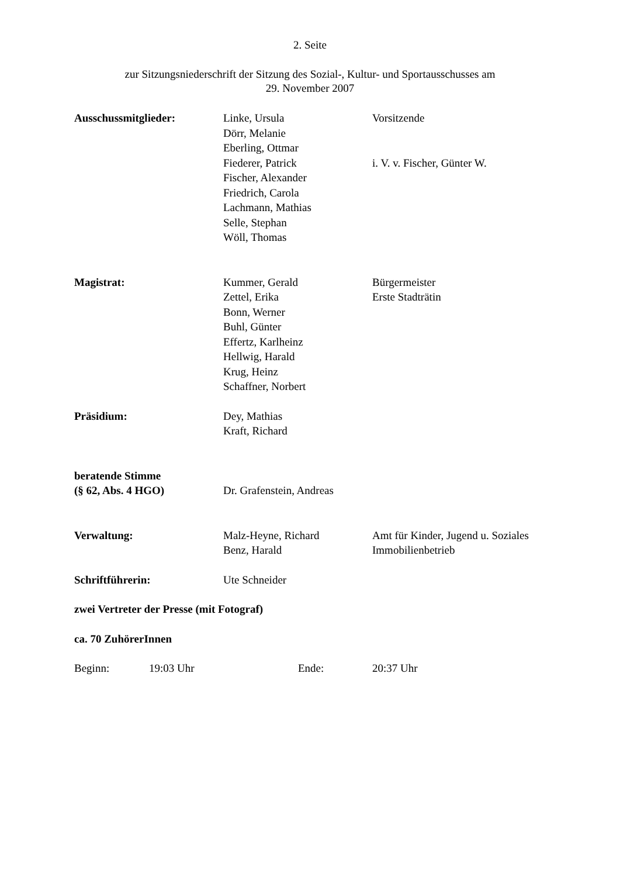2. Seite
zur Sitzungsniederschrift der Sitzung des Sozial-, Kultur- und Sportausschusses am
29. November 2007
Ausschussmitglieder:
Linke, Ursula
Dörr, Melanie
Eberling, Ottmar
Fiederer, Patrick
Fischer, Alexander
Friedrich, Carola
Lachmann, Mathias
Selle, Stephan
Wöll, Thomas
Vorsitzende
i. V. v. Fischer, Günter W.
Magistrat:
Kummer, Gerald
Zettel, Erika
Bonn, Werner
Buhl, Günter
Effertz, Karlheinz
Hellwig, Harald
Krug, Heinz
Schaffner, Norbert
Bürgermeister
Erste Stadträtin
Präsidium:
Dey, Mathias
Kraft, Richard
beratende Stimme
(§ 62, Abs. 4 HGO)
Dr. Grafenstein, Andreas
Verwaltung:
Malz-Heyne, Richard
Benz, Harald
Amt für Kinder, Jugend u. Soziales
Immobilienbetrieb
Schriftführerin: Ute Schneider
zwei Vertreter der Presse (mit Fotograf)
ca. 70 ZuhörerInnen
Beginn: 19:03 Uhr Ende: 20:37 Uhr